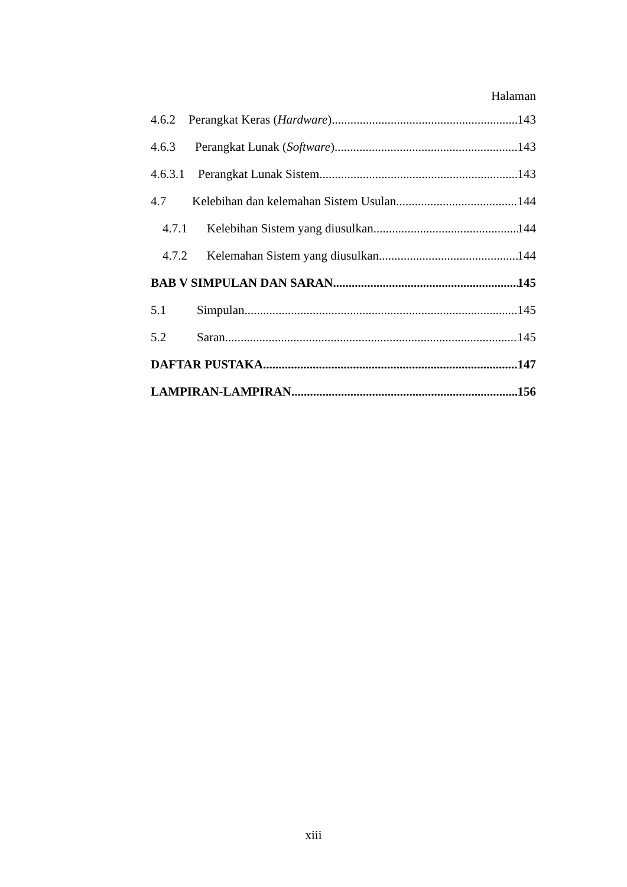Halaman
4.6.2 Perangkat Keras (Hardware) 143
4.6.3 Perangkat Lunak (Software) 143
4.6.3.1 Perangkat Lunak Sistem 143
4.7 Kelebihan dan kelemahan Sistem Usulan 144
4.7.1 Kelebihan Sistem yang diusulkan 144
4.7.2 Kelemahan Sistem yang diusulkan 144
BAB V SIMPULAN DAN SARAN 145
5.1 Simpulan 145
5.2 Saran 145
DAFTAR PUSTAKA 147
LAMPIRAN-LAMPIRAN 156
xiii